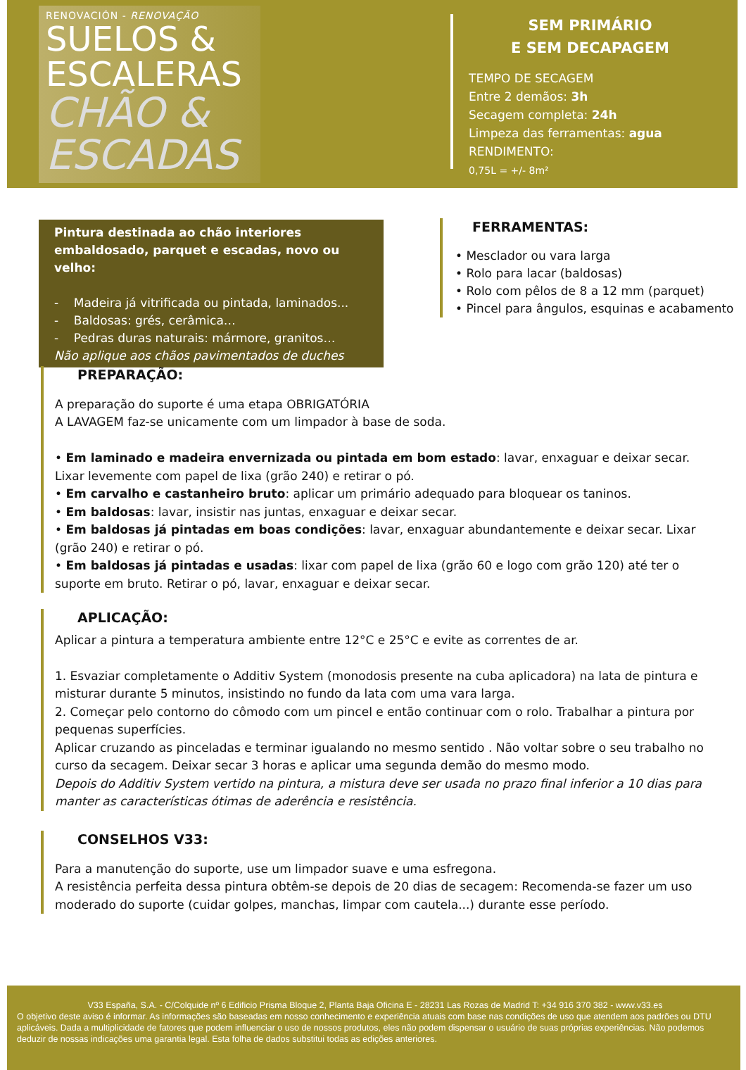RENOVACIÓN - RENOVAÇÃO
SUELOS &
ESCALERAS
CHÃO &
ESCADAS
SEM PRIMÁRIO
E SEM DECAPAGEM
TEMPO DE SECAGEM
Entre 2 demãos: 3h
Secagem completa: 24h
Limpeza das ferramentas: agua
RENDIMENTO:
0,75L = +/- 8m²
Pintura destinada ao chão interiores embaldosado, parquet e escadas, novo ou velho:
- Madeira já vitrificada ou pintada, laminados...
- Baldosas: grés, cerâmica…
- Pedras duras naturais: mármore, granitos…
Não aplique aos chãos pavimentados de duches
FERRAMENTAS:
• Mesclador ou vara larga
• Rolo para lacar (baldosas)
• Rolo com pêlos de 8 a 12 mm (parquet)
• Pincel para ângulos, esquinas e acabamento
PREPARAÇÃO:
A preparação do suporte é uma etapa OBRIGATÓRIA
A LAVAGEM faz-se unicamente com um limpador à base de soda.
• Em laminado e madeira envernizada ou pintada em bom estado: lavar, enxaguar e deixar secar. Lixar levemente com papel de lixa (grão 240) e retirar o pó.
• Em carvalho e castanheiro bruto: aplicar um primário adequado para bloquear os taninos.
• Em baldosas: lavar, insistir nas juntas, enxaguar e deixar secar.
• Em baldosas já pintadas em boas condições: lavar, enxaguar abundantemente e deixar secar. Lixar (grão 240) e retirar o pó.
• Em baldosas já pintadas e usadas: lixar com papel de lixa (grão 60 e logo com grão 120) até ter o suporte em bruto. Retirar o pó, lavar, enxaguar e deixar secar.
APLICAÇÃO:
Aplicar a pintura a temperatura ambiente entre 12°C e 25°C e evite as correntes de ar.
1. Esvaziar completamente o Additiv System (monodosis presente na cuba aplicadora) na lata de pintura e misturar durante 5 minutos, insistindo no fundo da lata com uma vara larga.
2. Começar pelo contorno do cômodo com um pincel e então continuar com o rolo. Trabalhar a pintura por pequenas superfícies.
Aplicar cruzando as pinceladas e terminar igualando no mesmo sentido . Não voltar sobre o seu trabalho no curso da secagem. Deixar secar 3 horas e aplicar uma segunda demão do mesmo modo.
Depois do Additiv System vertido na pintura, a mistura deve ser usada no prazo final inferior a 10 dias para manter as características ótimas de aderência e resistência.
CONSELHOS V33:
Para a manutenção do suporte, use um limpador suave e uma esfregona.
A resistência perfeita dessa pintura obtêm-se depois de 20 dias de secagem: Recomenda-se fazer um uso moderado do suporte (cuidar golpes, manchas, limpar com cautela...) durante esse período.
V33 España, S.A. - C/Colquide nº 6 Edificio Prisma Bloque 2, Planta Baja Oficina E - 28231 Las Rozas de Madrid T: +34 916 370 382 - www.v33.es
O objetivo deste aviso é informar. As informações são baseadas em nosso conhecimento e experiência atuais com base nas condições de uso que atendem aos padrões ou DTU aplicáveis. Dada a multiplicidade de fatores que podem influenciar o uso de nossos produtos, eles não podem dispensar o usuário de suas próprias experiências. Não podemos deduzir de nossas indicações uma garantia legal. Esta folha de dados substitui todas as edições anteriores.